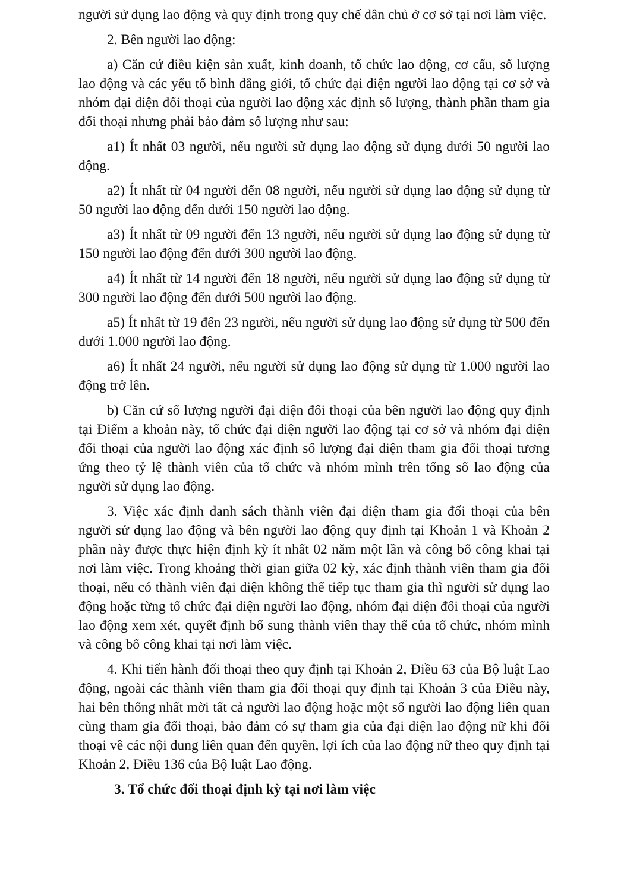người sử dụng lao động và quy định trong quy chế dân chủ ở cơ sở tại nơi làm việc.
2. Bên người lao động:
a) Căn cứ điều kiện sản xuất, kinh doanh, tổ chức lao động, cơ cấu, số lượng lao động và các yếu tố bình đẳng giới, tổ chức đại diện người lao động tại cơ sở và nhóm đại diện đối thoại của người lao động xác định số lượng, thành phần tham gia đối thoại nhưng phải bảo đảm số lượng như sau:
a1) Ít nhất 03 người, nếu người sử dụng lao động sử dụng dưới 50 người lao động.
a2) Ít nhất từ 04 người đến 08 người, nếu người sử dụng lao động sử dụng từ 50 người lao động đến dưới 150 người lao động.
a3) Ít nhất từ 09 người đến 13 người, nếu người sử dụng lao động sử dụng từ 150 người lao động đến dưới 300 người lao động.
a4) Ít nhất từ 14 người đến 18 người, nếu người sử dụng lao động sử dụng từ 300 người lao động đến dưới 500 người lao động.
a5) Ít nhất từ 19 đến 23 người, nếu người sử dụng lao động sử dụng từ 500 đến dưới 1.000 người lao động.
a6) Ít nhất 24 người, nếu người sử dụng lao động sử dụng từ 1.000 người lao động trở lên.
b) Căn cứ số lượng người đại diện đối thoại của bên người lao động quy định tại Điểm a khoản này, tổ chức đại diện người lao động tại cơ sở và nhóm đại diện đối thoại của người lao động xác định số lượng đại diện tham gia đối thoại tương ứng theo tỷ lệ thành viên của tổ chức và nhóm mình trên tổng số lao động của người sử dụng lao động.
3. Việc xác định danh sách thành viên đại diện tham gia đối thoại của bên người sử dụng lao động và bên người lao động quy định tại Khoản 1 và Khoản 2 phần này được thực hiện định kỳ ít nhất 02 năm một lần và công bố công khai tại nơi làm việc. Trong khoảng thời gian giữa 02 kỳ, xác định thành viên tham gia đối thoại, nếu có thành viên đại diện không thể tiếp tục tham gia thì người sử dụng lao động hoặc từng tổ chức đại diện người lao động, nhóm đại diện đối thoại của người lao động xem xét, quyết định bổ sung thành viên thay thế của tổ chức, nhóm mình và công bố công khai tại nơi làm việc.
4. Khi tiến hành đối thoại theo quy định tại Khoản 2, Điều 63 của Bộ luật Lao động, ngoài các thành viên tham gia đối thoại quy định tại Khoản 3 của Điều này, hai bên thống nhất mời tất cả người lao động hoặc một số người lao động liên quan cùng tham gia đối thoại, bảo đảm có sự tham gia của đại diện lao động nữ khi đối thoại về các nội dung liên quan đến quyền, lợi ích của lao động nữ theo quy định tại Khoản 2, Điều 136 của Bộ luật Lao động.
3. Tổ chức đối thoại định kỳ tại nơi làm việc